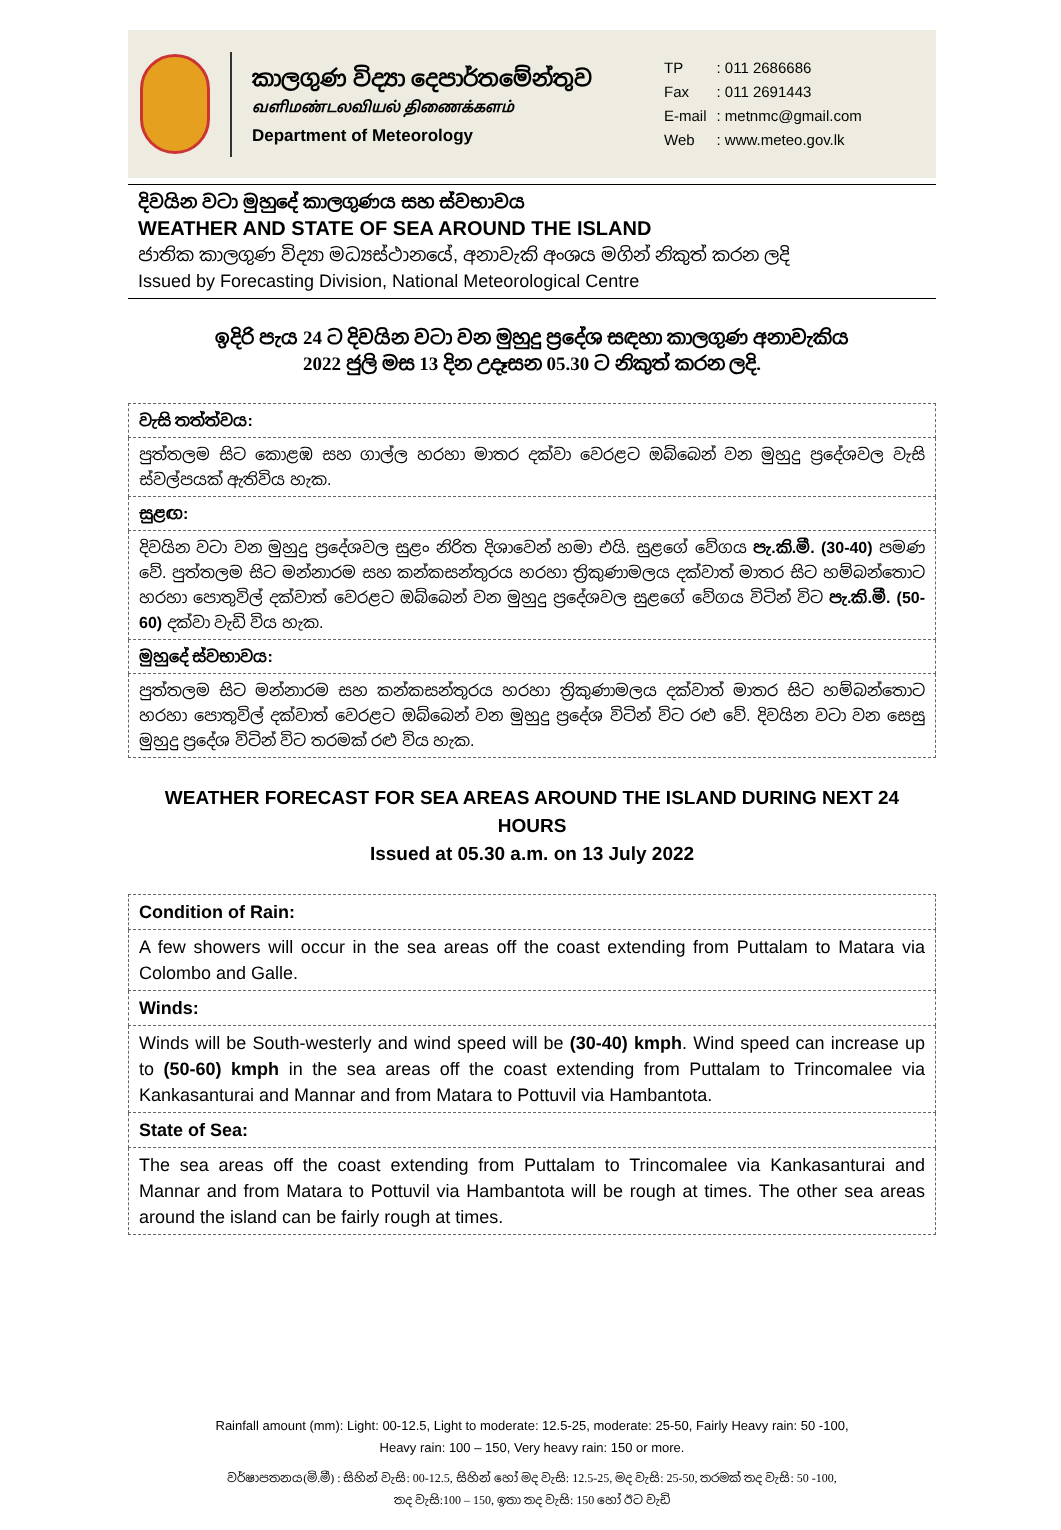කාලගුණ විද්‍යා දෙපාර්තමේන්තුව
வளிமண்டலவியல் திணைக்களம்
Department of Meteorology
| TP | : 011 2686686 |
| Fax | : 011 2691443 |
| E-mail | : metnmc@gmail.com |
| Web | : www.meteo.gov.lk |
දිවයින වටා මුහුදේ කාලගුණය සහ ස්වභාවය
WEATHER AND STATE OF SEA AROUND THE ISLAND
ජාතික කාලගුණ විද්‍යා මධ්‍යස්ථානයේ, අනාවැකි අංශය මගින් නිකුත් කරන ලදි
Issued by Forecasting Division, National Meteorological Centre
ඉදිරි පැය 24 ට දිවයින වටා වන මුහුදු ප්‍රදේශ සඳහා කාලගුණ අනාවැකිය
2022 ජුලි මස 13 දින උදෑසන 05.30 ට නිකුත් කරන ලදි.
| වැසි තත්ත්වය: |
| පුත්තලම සිට කොළඹ සහ ගාල්ල හරහා මාතර දක්වා වෙරළට ඔබ්බෙන් වන මුහුදු ප්‍රදේශවල වැසි ස්වල්පයක් ඇතිවිය හැක. |
| සුළඟ: |
| දිවයින වටා වන මුහුදු ප්‍රදේශවල සුළං නිරිත දිශාවෙන් හමා එයි. සුළගේ වේගය පැ.කි.මී. (30-40) පමණ වේ. පුත්තලම සිට මන්නාරම සහ කන්කසන්තුරය හරහා ත්‍රිකුණාමලය දක්වාත් මාතර සිට හම්බන්තොට හරහා පොතුවිල් දක්වාත් වෙරළට ඔබ්බෙන් වන මුහුදු ප්‍රදේශවල සුළගේ වේගය විටින් විට පැ.කි.මී. (50-60) දක්වා වැඩි විය හැක. |
| මුහුදේ ස්වභාවය: |
| පුත්තලම සිට මන්නාරම සහ කන්කසන්තුරය හරහා ත්‍රිකුණාමලය දක්වාත් මාතර සිට හම්බන්තොට හරහා පොතුවිල් දක්වාත් වෙරළට ඔබ්බෙන් වන මුහුදු ප්‍රදේශ විටින් විට රළු වේ. දිවයින වටා වන සෙසු මුහුදු ප්‍රදේශ විටින් විට තරමක් රළු විය හැක. |
WEATHER FORECAST FOR SEA AREAS AROUND THE ISLAND DURING NEXT 24 HOURS
Issued at 05.30 a.m. on 13 July 2022
| Condition of Rain: |
| A few showers will occur in the sea areas off the coast extending from Puttalam to Matara via Colombo and Galle. |
| Winds: |
| Winds will be South-westerly and wind speed will be (30-40) kmph . Wind speed can increase up to (50-60) kmph in the sea areas off the coast extending from Puttalam to Trincomalee via Kankasanturai and Mannar and from Matara to Pottuvil via Hambantota. |
| State of Sea: |
| The sea areas off the coast extending from Puttalam to Trincomalee via Kankasanturai and Mannar and from Matara to Pottuvil via Hambantota will be rough at times. The other sea areas around the island can be fairly rough at times. |
Rainfall amount (mm): Light: 00-12.5, Light to moderate: 12.5-25, moderate: 25-50, Fairly Heavy rain: 50 -100,
Heavy rain: 100 – 150, Very heavy rain: 150 or more.
වර්ෂාපතනය(මි.මී) : සිහින් වැසි: 00-12.5, සිහින් හෝ මද වැසි: 12.5-25, මද වැසි: 25-50, තරමක් තද වැසි: 50 -100,
තද වැසි:100 – 150, ඉතා තද වැසි: 150 හෝ ඊට වැඩි